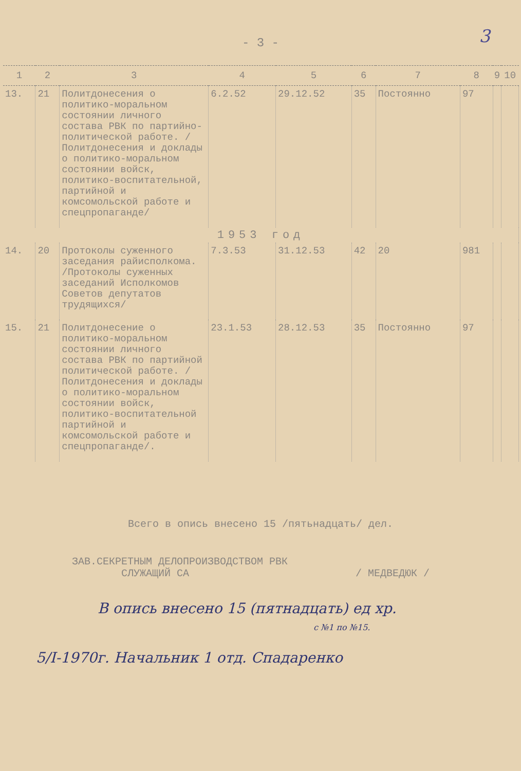3
- 3 -
| 1 | 2 | 3 | 4 | 5 | 6 | 7 | 8 | 9 | 10 |
| --- | --- | --- | --- | --- | --- | --- | --- | --- | --- |
| 13. | 21 | Политдонесения о политико-моральном состоянии личного состава РВК по партийно-политической работе. /Политдонесения и доклады о политико-моральном состоянии войск, политико-воспитательной, партийной и комсомольской работе и спецпропаганде/ | 6.2.52 | 29.12.52 | 35 | Постоянно | 97 | | |
| 1953 год | | | | | | | | | |
| 14. | 20 | Протоколы суженного заседания райисполкома. /Протоколы суженных заседаний Исполкомов Советов депутатов трудящихся/ | 7.3.53 | 31.12.53 | 42 | 20 | 981 | | |
| 15. | 21 | Политдонесение о политико-моральном состоянии личного состава РВК по партийной политической работе. /Политдонесения и доклады о политико-моральном состоянии войск, политико-воспитательной партийной и комсомольской работе и спецпропаганде/. | 23.1.53 | 28.12.53 | 35 | Постоянно | 97 | | |
Всего в опись внесено 15 /пятьнадцать/ дел.
ЗАВ.СЕКРЕТНЫМ ДЕЛОПРОИЗВОДСТВОМ РВК
СЛУЖАЩИЙ СА / МЕДВЕДЮК /
В опись внесено 15 (пятнадцать) ед хр.
с №1 по №15.
5/I-1970г. Начальник 1 отд. Спадаренко